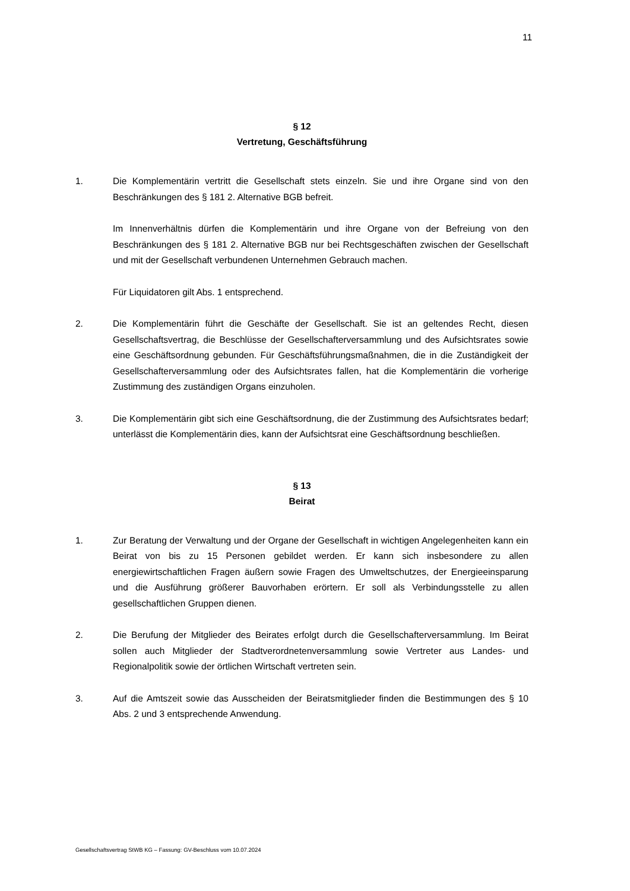11
§ 12
Vertretung, Geschäftsführung
1. Die Komplementärin vertritt die Gesellschaft stets einzeln. Sie und ihre Organe sind von den Beschränkungen des § 181 2. Alternative BGB befreit.
Im Innenverhältnis dürfen die Komplementärin und ihre Organe von der Befreiung von den Beschränkungen des § 181 2. Alternative BGB nur bei Rechtsgeschäften zwischen der Gesellschaft und mit der Gesellschaft verbundenen Unternehmen Gebrauch machen.
Für Liquidatoren gilt Abs. 1 entsprechend.
2. Die Komplementärin führt die Geschäfte der Gesellschaft. Sie ist an geltendes Recht, diesen Gesellschaftsvertrag, die Beschlüsse der Gesellschafterversammlung und des Aufsichtsrates sowie eine Geschäftsordnung gebunden. Für Geschäftsführungsmaßnahmen, die in die Zuständigkeit der Gesellschafterversammlung oder des Aufsichtsrates fallen, hat die Komplementärin die vorherige Zustimmung des zuständigen Organs einzuholen.
3. Die Komplementärin gibt sich eine Geschäftsordnung, die der Zustimmung des Aufsichtsrates bedarf; unterlässt die Komplementärin dies, kann der Aufsichtsrat eine Geschäftsordnung beschließen.
§ 13
Beirat
1. Zur Beratung der Verwaltung und der Organe der Gesellschaft in wichtigen Angelegenheiten kann ein Beirat von bis zu 15 Personen gebildet werden. Er kann sich insbesondere zu allen energiewirtschaftlichen Fragen äußern sowie Fragen des Umweltschutzes, der Energieeinsparung und die Ausführung größerer Bauvorhaben erörtern. Er soll als Verbindungsstelle zu allen gesellschaftlichen Gruppen dienen.
2. Die Berufung der Mitglieder des Beirates erfolgt durch die Gesellschafterversammlung. Im Beirat sollen auch Mitglieder der Stadtverordnetenversammlung sowie Vertreter aus Landes- und Regionalpolitik sowie der örtlichen Wirtschaft vertreten sein.
3. Auf die Amtszeit sowie das Ausscheiden der Beiratsmitglieder finden die Bestimmungen des § 10 Abs. 2 und 3 entsprechende Anwendung.
Gesellschaftsvertrag StWB KG – Fassung: GV-Beschluss vom 10.07.2024